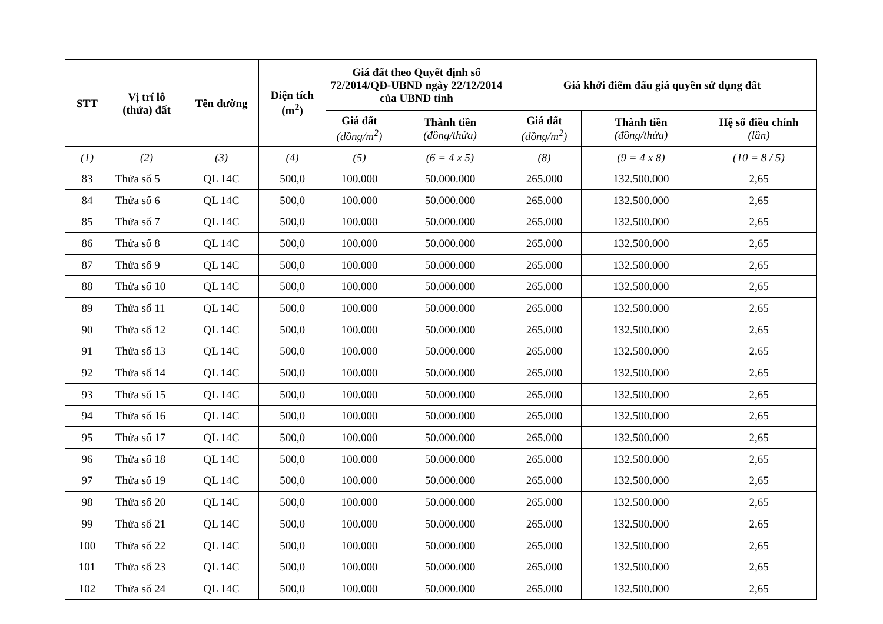| STT | Vị trí lô (thửa) đất | Tên đường | Diện tích (m<sup>2</sup>) | Giá đất theo Quyết định số 72/2014/QĐ-UBND ngày 22/12/2014 của UBND tỉnh | | Giá khởi điểm đấu giá quyền sử dụng đất | | |
| --- | --- | --- | --- | --- | --- | --- | --- | --- |
| | | | | Giá đất (đồng/m<sup>2</sup>) | Thành tiền (đồng/thửa) | Giá đất (đồng/m<sup>2</sup>) | Thành tiền (đồng/thửa) | Hệ số điều chỉnh (lần) |
| (1) | (2) | (3) | (4) | (5) | (6 = 4 x 5) | (8) | (9 = 4 x 8) | (10 = 8 / 5) |
| 83 | Thửa số 5 | QL 14C | 500,0 | 100.000 | 50.000.000 | 265.000 | 132.500.000 | 2,65 |
| 84 | Thửa số 6 | QL 14C | 500,0 | 100.000 | 50.000.000 | 265.000 | 132.500.000 | 2,65 |
| 85 | Thửa số 7 | QL 14C | 500,0 | 100.000 | 50.000.000 | 265.000 | 132.500.000 | 2,65 |
| 86 | Thửa số 8 | QL 14C | 500,0 | 100.000 | 50.000.000 | 265.000 | 132.500.000 | 2,65 |
| 87 | Thửa số 9 | QL 14C | 500,0 | 100.000 | 50.000.000 | 265.000 | 132.500.000 | 2,65 |
| 88 | Thửa số 10 | QL 14C | 500,0 | 100.000 | 50.000.000 | 265.000 | 132.500.000 | 2,65 |
| 89 | Thửa số 11 | QL 14C | 500,0 | 100.000 | 50.000.000 | 265.000 | 132.500.000 | 2,65 |
| 90 | Thửa số 12 | QL 14C | 500,0 | 100.000 | 50.000.000 | 265.000 | 132.500.000 | 2,65 |
| 91 | Thửa số 13 | QL 14C | 500,0 | 100.000 | 50.000.000 | 265.000 | 132.500.000 | 2,65 |
| 92 | Thửa số 14 | QL 14C | 500,0 | 100.000 | 50.000.000 | 265.000 | 132.500.000 | 2,65 |
| 93 | Thửa số 15 | QL 14C | 500,0 | 100.000 | 50.000.000 | 265.000 | 132.500.000 | 2,65 |
| 94 | Thửa số 16 | QL 14C | 500,0 | 100.000 | 50.000.000 | 265.000 | 132.500.000 | 2,65 |
| 95 | Thửa số 17 | QL 14C | 500,0 | 100.000 | 50.000.000 | 265.000 | 132.500.000 | 2,65 |
| 96 | Thửa số 18 | QL 14C | 500,0 | 100.000 | 50.000.000 | 265.000 | 132.500.000 | 2,65 |
| 97 | Thửa số 19 | QL 14C | 500,0 | 100.000 | 50.000.000 | 265.000 | 132.500.000 | 2,65 |
| 98 | Thửa số 20 | QL 14C | 500,0 | 100.000 | 50.000.000 | 265.000 | 132.500.000 | 2,65 |
| 99 | Thửa số 21 | QL 14C | 500,0 | 100.000 | 50.000.000 | 265.000 | 132.500.000 | 2,65 |
| 100 | Thửa số 22 | QL 14C | 500,0 | 100.000 | 50.000.000 | 265.000 | 132.500.000 | 2,65 |
| 101 | Thửa số 23 | QL 14C | 500,0 | 100.000 | 50.000.000 | 265.000 | 132.500.000 | 2,65 |
| 102 | Thửa số 24 | QL 14C | 500,0 | 100.000 | 50.000.000 | 265.000 | 132.500.000 | 2,65 |